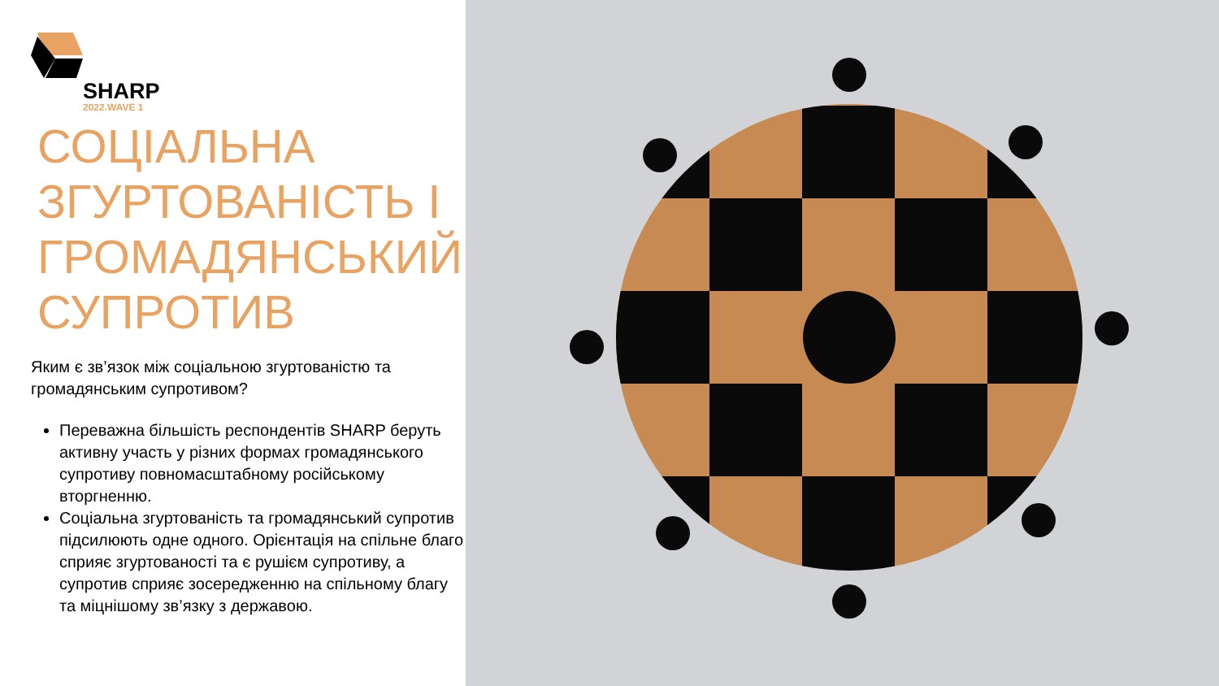SHARP
2022.WAVE 1
СОЦІАЛЬНА ЗГУРТОВАНІСТЬ І ГРОМАДЯНСЬКИЙ СУПРОТИВ
Яким є зв’язок між соціальною згуртованістю та громадянським супротивом?
Переважна більшість респондентів SHARP беруть активну участь у різних формах громадянського супротиву повномасштабному російському вторгненню.
Соціальна згуртованість та громадянський супротив підсилюють одне одного. Орієнтація на спільне благо сприяє згуртованості та є рушієм супротиву, а супротив сприяє зосередженню на спільному благу та міцнішому зв’язку з державою.